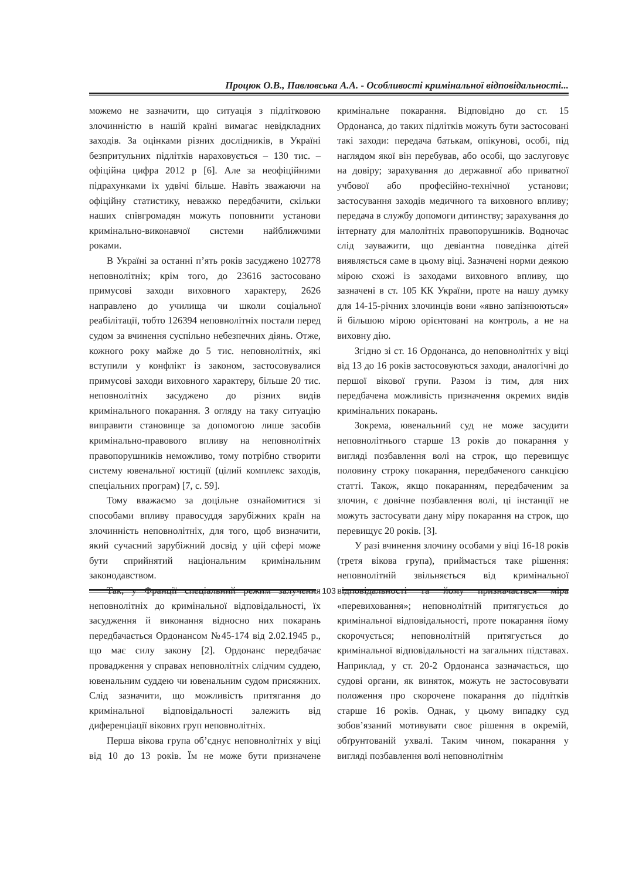Процюк О.В., Павловська А.А. - Особливості кримінальної відповідальності...
можемо не зазначити, що ситуація з підлітковою злочинністю в нашій країні вимагає невідкладних заходів. За оцінками різних дослідників, в Україні безпритульних підлітків нараховується – 130 тис. – офіційна цифра 2012 р [6]. Але за неофіційними підрахунками їх удвічі більше. Навіть зважаючи на офіційну статистику, неважко передбачити, скільки наших співгромадян можуть поповнити установи кримінально-виконавчої системи найближчими роками.
В Україні за останні п’ять років засуджено 102778 неповнолітніх; крім того, до 23616 застосовано примусові заходи виховного характеру, 2626 направлено до училища чи школи соціальної реабілітації, тобто 126394 неповнолітніх постали перед судом за вчинення суспільно небезпечних діянь. Отже, кожного року майже до 5 тис. неповнолітніх, які вступили у конфлікт із законом, застосовувалися примусові заходи виховного характеру, більше 20 тис. неповнолітніх засуджено до різних видів кримінального покарання. З огляду на таку ситуацію виправити становище за допомогою лише засобів кримінально-правового впливу на неповнолітніх правопорушників неможливо, тому потрібно створити систему ювенальної юстиції (цілий комплекс заходів, спеціальних програм) [7, с. 59].
Тому вважаємо за доцільне ознайомитися зі способами впливу правосуддя зарубіжних країн на злочинність неповнолітніх, для того, щоб визначити, який сучасний зарубіжний досвід у цій сфері може бути сприйнятий національним кримінальним законодавством.
Так, у Франції спеціальний режим залучення неповнолітніх до кримінальної відповідальності, їх засудження й виконання відносно них покарань передбачається Ордонансом №45-174 від 2.02.1945 р., що має силу закону [2]. Ордонанс передбачає провадження у справах неповнолітніх слідчим суддею, ювенальним суддею чи ювенальним судом присяжних. Слід зазначити, що можливість притягання до кримінальної відповідальності залежить від диференціації вікових груп неповнолітніх.
Перша вікова група об’єднує неповнолітніх у віці від 10 до 13 років. Їм не може бути призначене кримінальне покарання. Відповідно до ст. 15 Ордонанса, до таких підлітків можуть бути застосовані такі заходи: передача батькам, опікунові, особі, під наглядом якої він перебував, або особі, що заслуговує на довіру; зарахування до державної або приватної учбової або професійно-технічної установи; застосування заходів медичного та виховного впливу; передача в службу допомоги дитинству; зарахування до інтернату для малолітніх правопорушників. Водночас слід зауважити, що девіантна поведінка дітей виявляється саме в цьому віці. Зазначені норми деякою мірою схожі із заходами виховного впливу, що зазначені в ст. 105 КК України, проте на нашу думку для 14-15-річних злочинців вони «явно запізнюються» й більшою мірою орієнтовані на контроль, а не на виховну дію.
Згідно зі ст. 16 Ордонанса, до неповнолітніх у віці від 13 до 16 років застосовуються заходи, аналогічні до першої вікової групи. Разом із тим, для них передбачена можливість призначення окремих видів кримінальних покарань.
Зокрема, ювенальний суд не може засудити неповнолітнього старше 13 років до покарання у вигляді позбавлення волі на строк, що перевищує половину строку покарання, передбаченого санкцією статті. Також, якщо покаранням, передбаченим за злочин, є довічне позбавлення волі, ці інстанції не можуть застосувати дану міру покарання на строк, що перевищує 20 років. [3].
У разі вчинення злочину особами у віці 16-18 років (третя вікова група), приймається таке рішення: неповнолітній звільняється від кримінальної відповідальності та йому призначається міра «перевиховання»; неповнолітній притягується до кримінальної відповідальності, проте покарання йому скорочується; неповнолітній притягується до кримінальної відповідальності на загальних підставах. Наприклад, у ст. 20-2 Ордонанса зазначається, що судові органи, як виняток, можуть не застосовувати положення про скорочене покарання до підлітків старше 16 років. Однак, у цьому випадку суд зобов’язаний мотивувати своє рішення в окремій, обґрунтованій ухвалі. Таким чином, покарання у вигляді позбавлення волі неповнолітнім
103